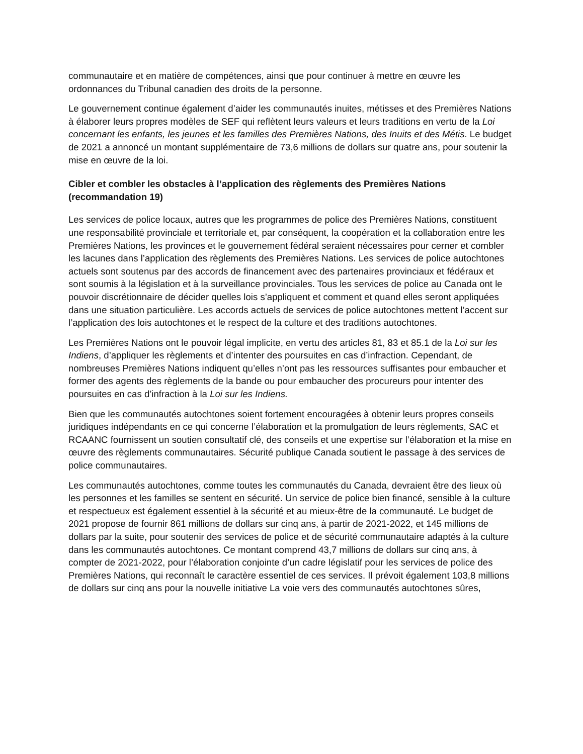communautaire et en matière de compétences, ainsi que pour continuer à mettre en œuvre les ordonnances du Tribunal canadien des droits de la personne.
Le gouvernement continue également d’aider les communautés inuites, métisses et des Premières Nations à élaborer leurs propres modèles de SEF qui reflètent leurs valeurs et leurs traditions en vertu de la Loi concernant les enfants, les jeunes et les familles des Premières Nations, des Inuits et des Métis. Le budget de 2021 a annoncé un montant supplémentaire de 73,6 millions de dollars sur quatre ans, pour soutenir la mise en œuvre de la loi.
Cibler et combler les obstacles à l’application des règlements des Premières Nations (recommandation 19)
Les services de police locaux, autres que les programmes de police des Premières Nations, constituent une responsabilité provinciale et territoriale et, par conséquent, la coopération et la collaboration entre les Premières Nations, les provinces et le gouvernement fédéral seraient nécessaires pour cerner et combler les lacunes dans l’application des règlements des Premières Nations. Les services de police autochtones actuels sont soutenus par des accords de financement avec des partenaires provinciaux et fédéraux et sont soumis à la législation et à la surveillance provinciales. Tous les services de police au Canada ont le pouvoir discrétionnaire de décider quelles lois s’appliquent et comment et quand elles seront appliquées dans une situation particulière. Les accords actuels de services de police autochtones mettent l’accent sur l’application des lois autochtones et le respect de la culture et des traditions autochtones.
Les Premières Nations ont le pouvoir légal implicite, en vertu des articles 81, 83 et 85.1 de la Loi sur les Indiens, d’appliquer les règlements et d’intenter des poursuites en cas d’infraction. Cependant, de nombreuses Premières Nations indiquent qu’elles n’ont pas les ressources suffisantes pour embaucher et former des agents des règlements de la bande ou pour embaucher des procureurs pour intenter des poursuites en cas d’infraction à la Loi sur les Indiens.
Bien que les communautés autochtones soient fortement encouragées à obtenir leurs propres conseils juridiques indépendants en ce qui concerne l’élaboration et la promulgation de leurs règlements, SAC et RCAANC fournissent un soutien consultatif clé, des conseils et une expertise sur l’élaboration et la mise en œuvre des règlements communautaires. Sécurité publique Canada soutient le passage à des services de police communautaires.
Les communautés autochtones, comme toutes les communautés du Canada, devraient être des lieux où les personnes et les familles se sentent en sécurité. Un service de police bien financé, sensible à la culture et respectueux est également essentiel à la sécurité et au mieux-être de la communauté. Le budget de 2021 propose de fournir 861 millions de dollars sur cinq ans, à partir de 2021-2022, et 145 millions de dollars par la suite, pour soutenir des services de police et de sécurité communautaire adaptés à la culture dans les communautés autochtones. Ce montant comprend 43,7 millions de dollars sur cinq ans, à compter de 2021-2022, pour l’élaboration conjointe d’un cadre législatif pour les services de police des Premières Nations, qui reconnaît le caractère essentiel de ces services. Il prévoit également 103,8 millions de dollars sur cinq ans pour la nouvelle initiative La voie vers des communautés autochtones sûres,